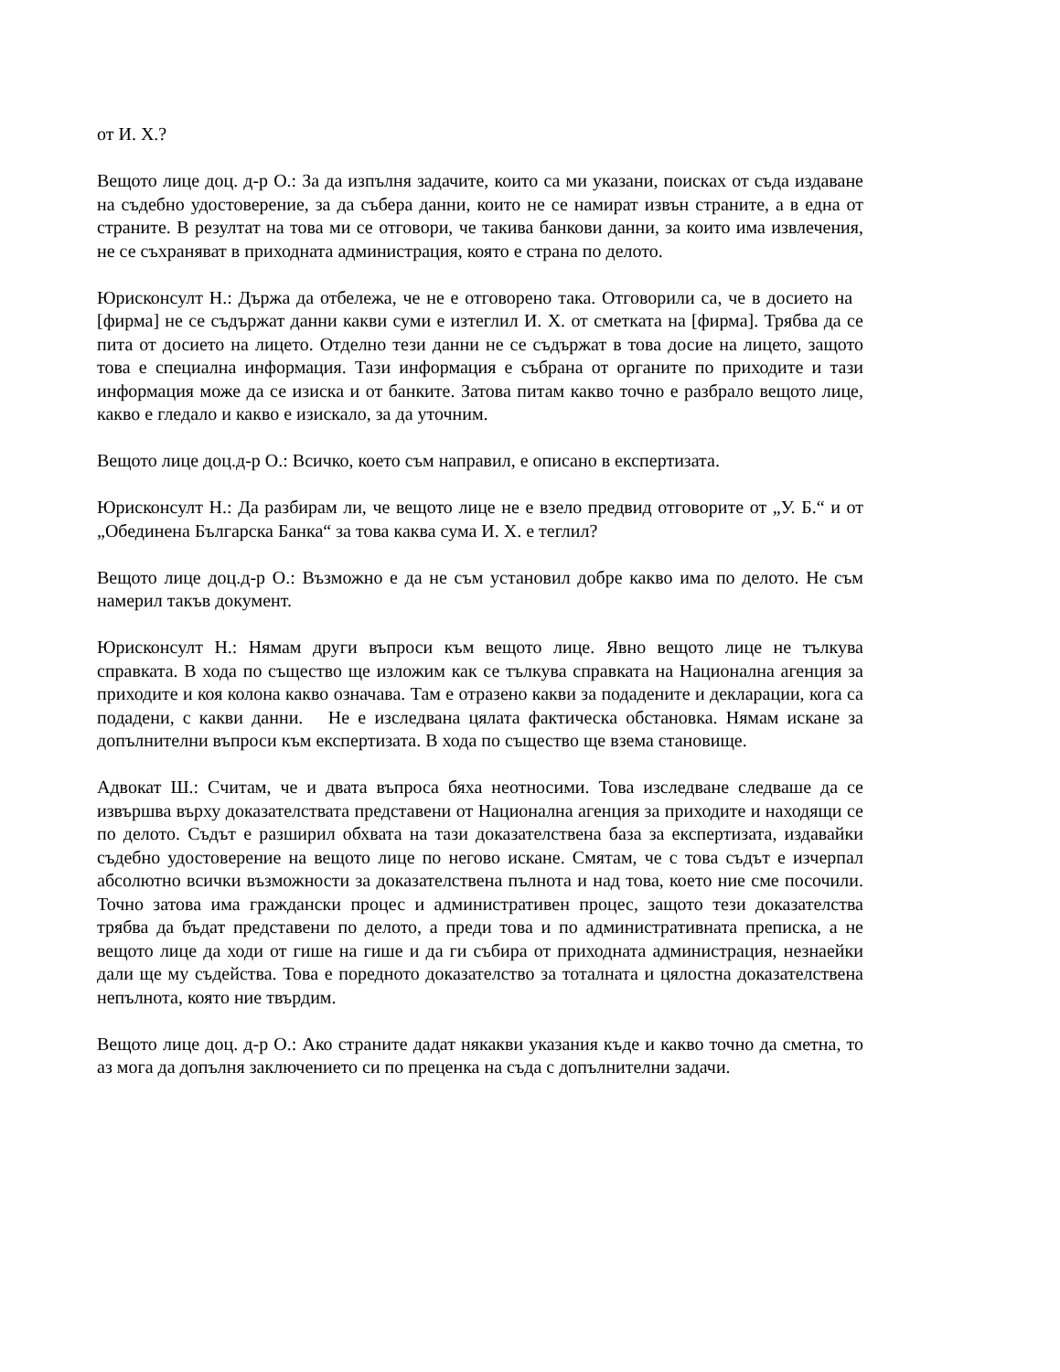от И. Х.?
Вещото лице доц. д-р О.: За да изпълня задачите, които са ми указани, поисках от съда издаване на съдебно удостоверение, за да събера данни, които не се намират извън страните, а в една от страните. В резултат на това ми се отговори, че такива банкови данни, за които има извлечения, не се съхраняват в приходната администрация, която е страна по делото.
Юрисконсулт Н.: Държа да отбележа, че не е отговорено така. Отговорили са, че в досието на [фирма] не се съдържат данни какви суми е изтеглил И. Х. от сметката на [фирма]. Трябва да се пита от досието на лицето. Отделно тези данни не се съдържат в това досие на лицето, защото това е специална информация. Тази информация е събрана от органите по приходите и тази информация може да се изиска и от банките. Затова питам какво точно е разбрало вещото лице, какво е гледало и какво е изискало, за да уточним.
Вещото лице доц.д-р О.: Всичко, което съм направил, е описано в експертизата.
Юрисконсулт Н.: Да разбирам ли, че вещото лице не е взело предвид отговорите от „У. Б.“ и от „Обединена Българска Банка“ за това каква сума И. Х. е теглил?
Вещото лице доц.д-р О.: Възможно е да не съм установил добре какво има по делото. Не съм намерил такъв документ.
Юрисконсулт Н.: Нямам други въпроси към вещото лице. Явно вещото лице не тълкува справката. В хода по същество ще изложим как се тълкува справката на Национална агенция за приходите и коя колона какво означава. Там е отразено какви за подадените и декларации, кога са подадени, с какви данни. Не е изследвана цялата фактическа обстановка. Нямам искане за допълнителни въпроси към експертизата. В хода по същество ще взема становище.
Адвокат Ш.: Считам, че и двата въпроса бяха неотносими. Това изследване следваше да се извършва върху доказателствата представени от Национална агенция за приходите и находящи се по делото. Съдът е разширил обхвата на тази доказателствена база за експертизата, издавайки съдебно удостоверение на вещото лице по негово искане. Смятам, че с това съдът е изчерпал абсолютно всички възможности за доказателствена пълнота и над това, което ние сме посочили. Точно затова има граждански процес и административен процес, защото тези доказателства трябва да бъдат представени по делото, а преди това и по административната преписка, а не вещото лице да ходи от гише на гише и да ги събира от приходната администрация, незнаейки дали ще му съдейства. Това е поредното доказателство за тоталната и цялостна доказателствена непълнота, която ние твърдим.
Вещото лице доц. д-р О.: Ако страните дадат някакви указания къде и какво точно да сметна, то аз мога да допълня заключението си по преценка на съда с допълнителни задачи.